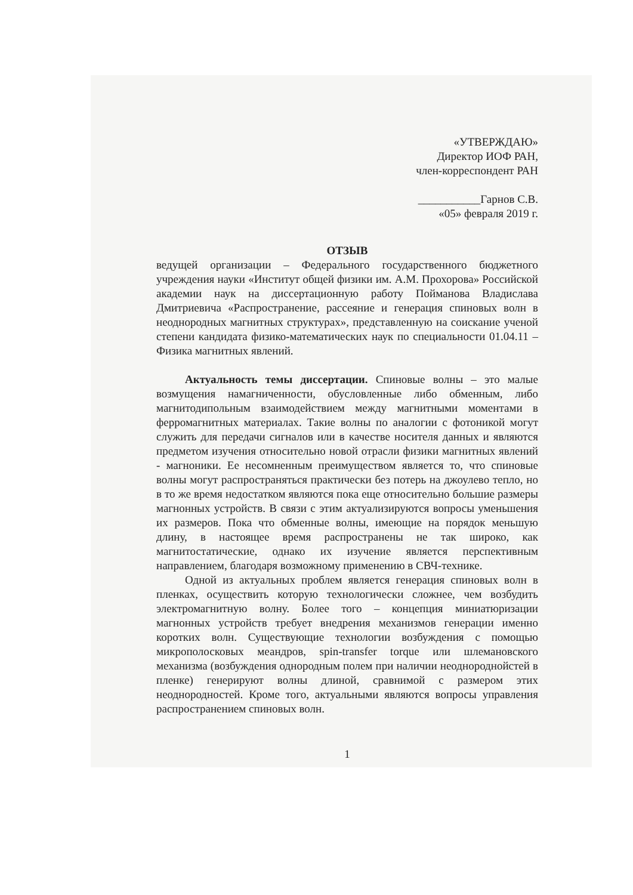«УТВЕРЖДАЮ»
Директор ИОФ РАН,
член-корреспондент РАН
___________Гарнов С.В.
«05» февраля 2019 г.
ОТЗЫВ
ведущей организации – Федерального государственного бюджетного учреждения науки «Институт общей физики им. А.М. Прохорова» Российской академии наук на диссертационную работу Пойманова Владислава Дмитриевича «Распространение, рассеяние и генерация спиновых волн в неоднородных магнитных структурах», представленную на соискание ученой степени кандидата физико-математических наук по специальности 01.04.11 – Физика магнитных явлений.
Актуальность темы диссертации. Спиновые волны – это малые возмущения намагниченности, обусловленные либо обменным, либо магнитодипольным взаимодействием между магнитными моментами в ферромагнитных материалах. Такие волны по аналогии с фотоникой могут служить для передачи сигналов или в качестве носителя данных и являются предметом изучения относительно новой отрасли физики магнитных явлений - магноники. Ее несомненным преимуществом является то, что спиновые волны могут распространяться практически без потерь на джоулево тепло, но в то же время недостатком являются пока еще относительно большие размеры магнонных устройств. В связи с этим актуализируются вопросы уменьшения их размеров. Пока что обменные волны, имеющие на порядок меньшую длину, в настоящее время распространены не так широко, как магнитостатические, однако их изучение является перспективным направлением, благодаря возможному применению в СВЧ-технике.
Одной из актуальных проблем является генерация спиновых волн в пленках, осуществить которую технологически сложнее, чем возбудить электромагнитную волну. Более того – концепция миниатюризации магнонных устройств требует внедрения механизмов генерации именно коротких волн. Существующие технологии возбуждения с помощью микрополосковых меандров, spin-transfer torque или шлемановского механизма (возбуждения однородным полем при наличии неоднороднойстей в пленке) генерируют волны длиной, сравнимой с размером этих неоднородностей. Кроме того, актуальными являются вопросы управления распространением спиновых волн.
1